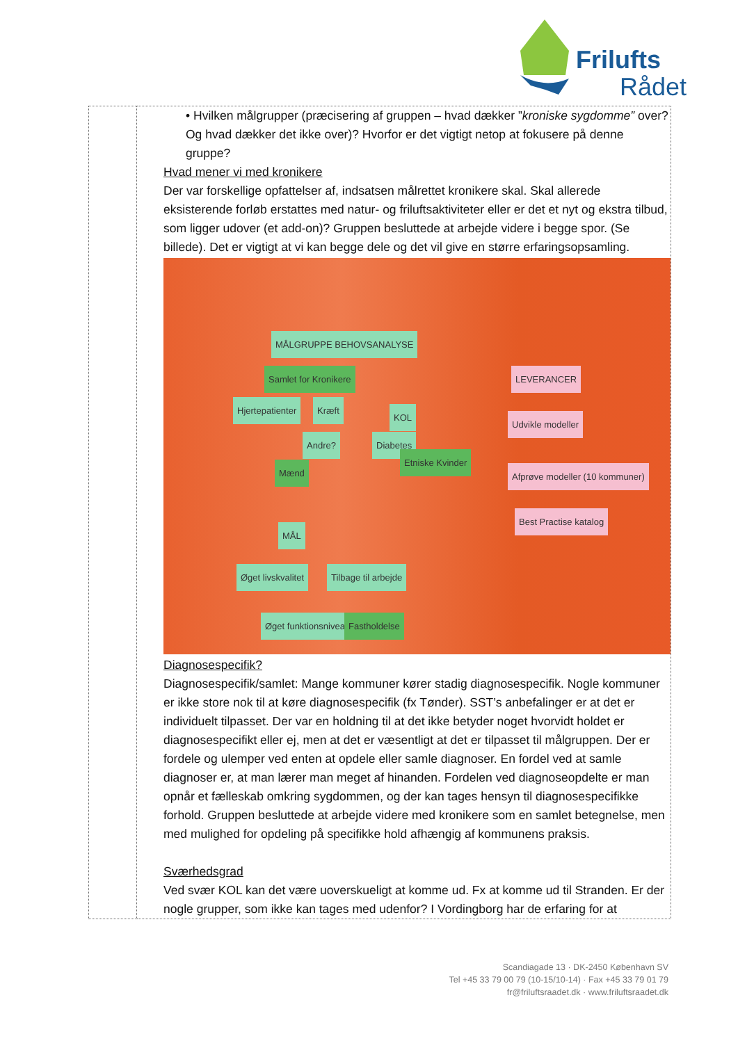Frilufts
Rådet
| | • Hvilken målgrupper (præcisering af gruppen – hvad dækker ” kroniske sygdomme” over? Og hvad dækker det ikke over)? Hvorfor er det vigtigt netop at fokusere på denne gruppe? Hvad mener vi med kronikere Der var forskellige opfattelser af, indsatsen målrettet kronikere skal. Skal allerede eksisterende forløb erstattes med natur- og friluftsaktiviteter eller er det et nyt og ekstra tilbud, som ligger udover (et add-on)? Gruppen besluttede at arbejde videre i begge spor. (Se billede). Det er vigtigt at vi kan begge dele og det vil give en større erfaringsopsamling. MÅLGRUPPE BEHOVSANALYSE Samlet for Kronikere Hjertepatienter Kræft KOL Andre? Diabetes Mænd Etniske Kvinder MÅL Øget livskvalitet Tilbage til arbejde Øget funktionsniveau Fastholdelse LEVERANCER Udvikle modeller Afprøve modeller (10 kommuner) Best Practise katalog Diagnosespecifik? Diagnosespecifik/samlet: Mange kommuner kører stadig diagnosespecifik. Nogle kommuner er ikke store nok til at køre diagnosespecifik (fx Tønder). SST’s anbefalinger er at det er individuelt tilpasset. Der var en holdning til at det ikke betyder noget hvorvidt holdet er diagnosespecifikt eller ej, men at det er væsentligt at det er tilpasset til målgruppen. Der er fordele og ulemper ved enten at opdele eller samle diagnoser. En fordel ved at samle diagnoser er, at man lærer man meget af hinanden. Fordelen ved diagnoseopdelte er man opnår et fælleskab omkring sygdommen, og der kan tages hensyn til diagnosespecifikke forhold. Gruppen besluttede at arbejde videre med kronikere som en samlet betegnelse, men med mulighed for opdeling på specifikke hold afhængig af kommunens praksis. Sværhedsgrad Ved svær KOL kan det være uoverskueligt at komme ud. Fx at komme ud til Stranden. Er der nogle grupper, som ikke kan tages med udenfor? I Vordingborg har de erfaring for at |
Scandiagade 13 · DK-2450 København SV
Tel +45 33 79 00 79 (10-15/10-14) · Fax +45 33 79 01 79
fr@friluftsraadet.dk · www.friluftsraadet.dk